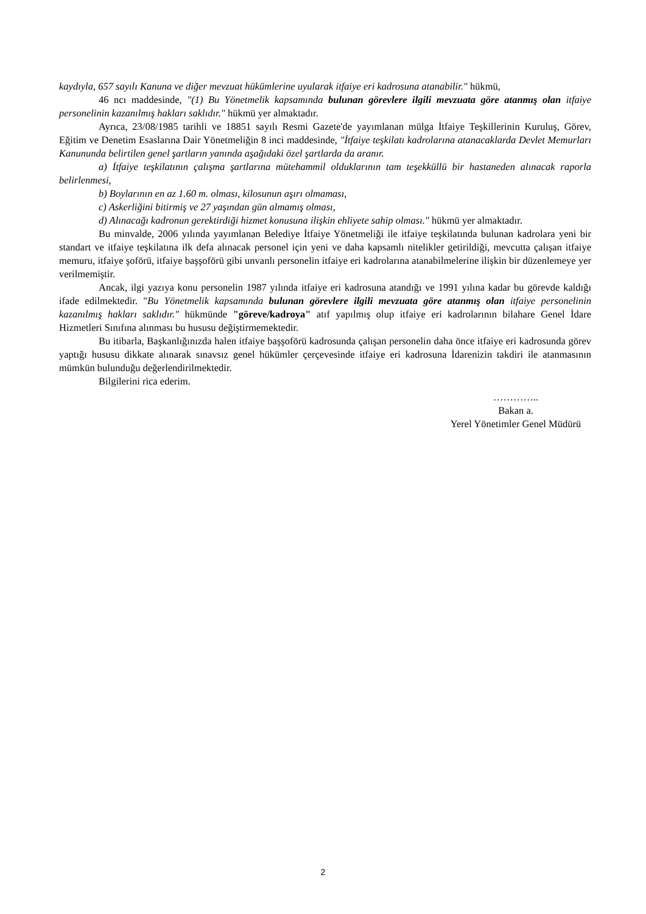kaydıyla, 657 sayılı Kanuna ve diğer mevzuat hükümlerine uyularak itfaiye eri kadrosuna atanabilir." hükmü,
46 ncı maddesinde, "(1) Bu Yönetmelik kapsamında bulunan görevlere ilgili mevzuata göre atanmış olan itfaiye personelinin kazanılmış hakları saklıdır." hükmü yer almaktadır.
Ayrıca, 23/08/1985 tarihli ve 18851 sayılı Resmi Gazete'de yayımlanan mülga İtfaiye Teşkillerinin Kuruluş, Görev, Eğitim ve Denetim Esaslarına Dair Yönetmeliğin 8 inci maddesinde, "İtfaiye teşkilatı kadrolarına atanacaklarda Devlet Memurları Kanununda belirtilen genel şartların yanında aşağıdaki özel şartlarda da aranır.
a) İtfaiye teşkilatının çalışma şartlarına mütehammil olduklarının tam teşekküllü bir hastaneden alınacak raporla belirlenmesi,
b) Boylarının en az 1.60 m. olması, kilosunun aşırı olmaması,
c) Askerliğini bitirmiş ve 27 yaşından gün almamış olması,
d) Alınacağı kadronun gerektirdiği hizmet konusuna ilişkin ehliyete sahip olması." hükmü yer almaktadır.
Bu minvalde, 2006 yılında yayımlanan Belediye İtfaiye Yönetmeliği ile itfaiye teşkilatında bulunan kadrolara yeni bir standart ve itfaiye teşkilatına ilk defa alınacak personel için yeni ve daha kapsamlı nitelikler getirildiği, mevcutta çalışan itfaiye memuru, itfaiye şoförü, itfaiye başşoförü gibi unvanlı personelin itfaiye eri kadrolarına atanabilmelerine ilişkin bir düzenlemeye yer verilmemiştir.
Ancak, ilgi yazıya konu personelin 1987 yılında itfaiye eri kadrosuna atandığı ve 1991 yılına kadar bu görevde kaldığı ifade edilmektedir. "Bu Yönetmelik kapsamında bulunan görevlere ilgili mevzuata göre atanmış olan itfaiye personelinin kazanılmış hakları saklıdır." hükmünde "göreve/kadroya" atıf yapılmış olup itfaiye eri kadrolarının bilahare Genel İdare Hizmetleri Sınıfına alınması bu hususu değiştirmemektedir.
Bu itibarla, Başkanlığınızda halen itfaiye başşoförü kadrosunda çalışan personelin daha önce itfaiye eri kadrosunda görev yaptığı hususu dikkate alınarak sınavsız genel hükümler çerçevesinde itfaiye eri kadrosuna İdarenizin takdiri ile atanmasının mümkün bulunduğu değerlendirilmektedir.
Bilgilerini rica ederim.
…………..
Bakan a.
Yerel Yönetimler Genel Müdürü
2